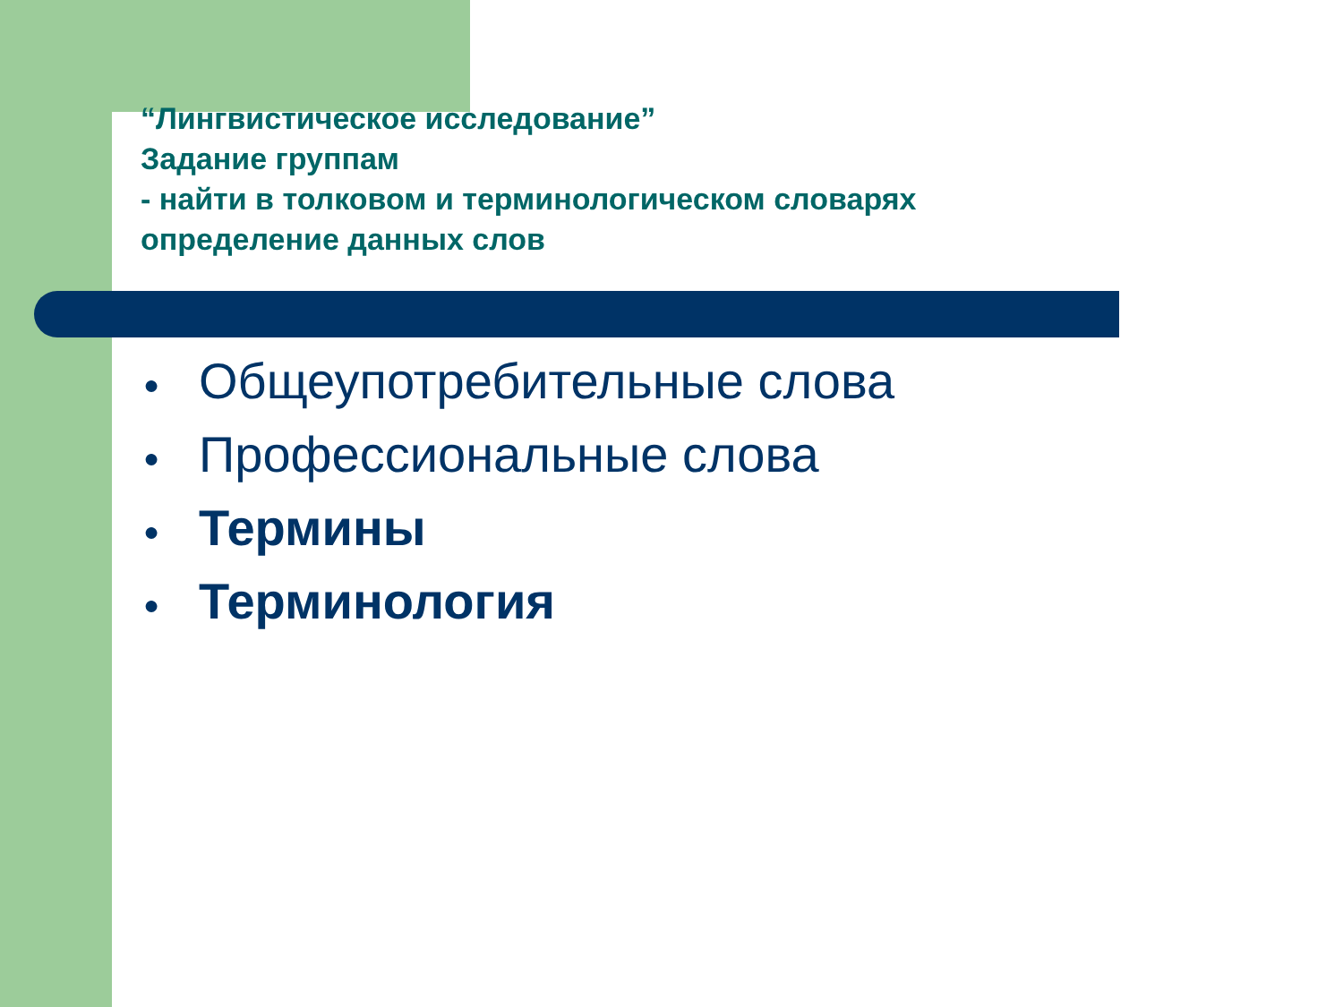“Лингвистическое исследование”
Задание группам
- найти в толковом и терминологическом словарях
определение данных слов
● Общеупотребительные слова
● Профессиональные слова
● Термины
● Терминология